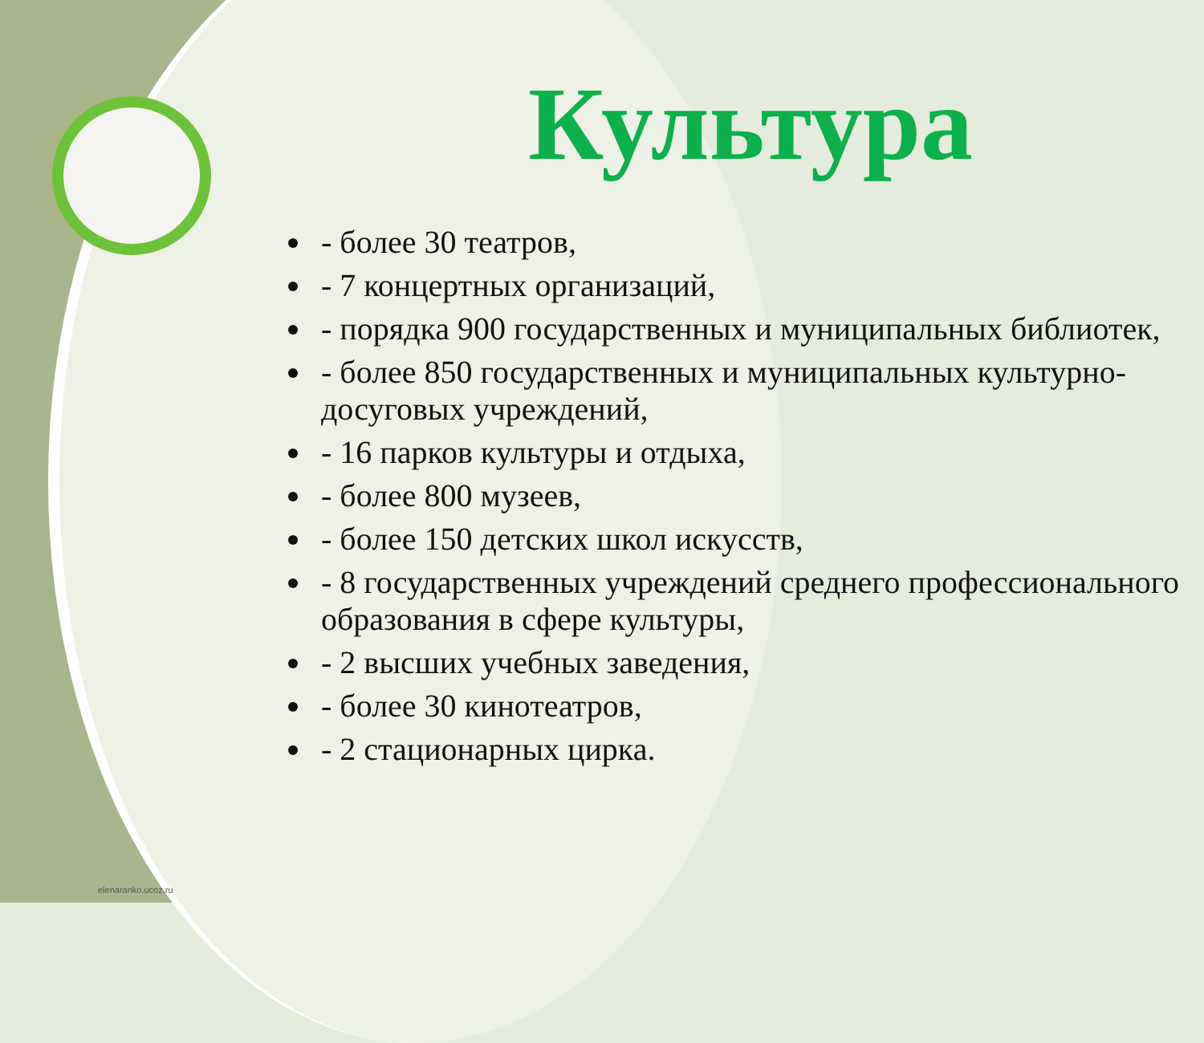Культура
- более 30 театров,
- 7 концертных организаций,
- порядка 900 государственных и муниципальных библиотек,
- более 850 государственных и муниципальных культурно-досуговых учреждений,
- 16 парков культуры и отдыха,
- более 800 музеев,
- более 150 детских школ искусств,
- 8 государственных учреждений среднего профессионального образования в сфере культуры,
- 2 высших учебных заведения,
- более 30 кинотеатров,
- 2 стационарных цирка.
elenaranko.ucoz.ru